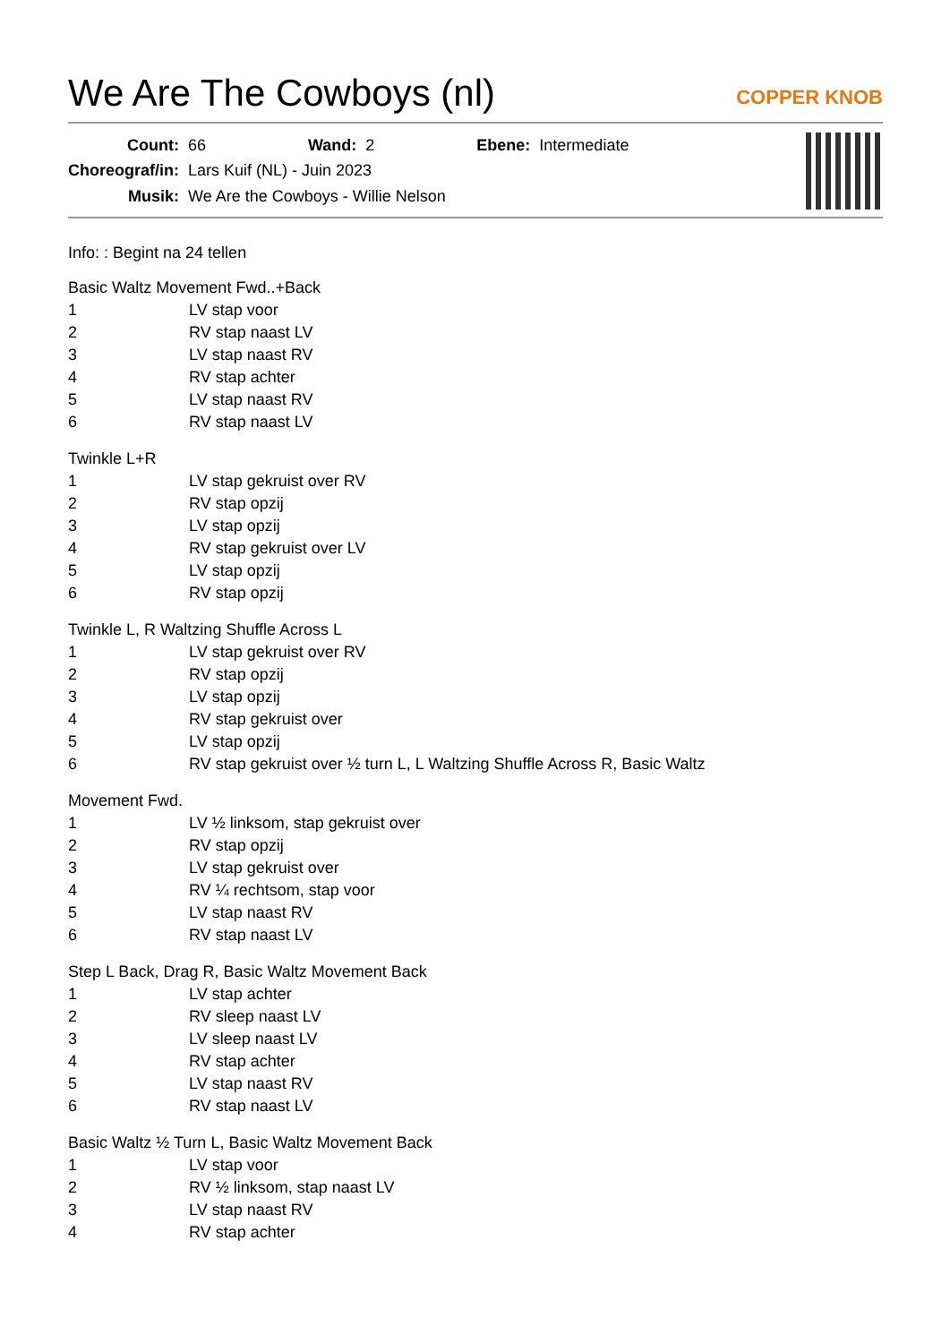We Are The Cowboys (nl)
COPPER KNOB
| Count: | 66 | Wand: | 2 | Ebene: | Intermediate |
| Choreograf/in: | Lars Kuif (NL) - Juin 2023 | | | | |
| Musik: | We Are the Cowboys - Willie Nelson | | | | |
Info: : Begint na 24 tellen
Basic Waltz Movement Fwd..+Back
| 1 | LV stap voor |
| 2 | RV stap naast LV |
| 3 | LV stap naast RV |
| 4 | RV stap achter |
| 5 | LV stap naast RV |
| 6 | RV stap naast LV |
Twinkle L+R
| 1 | LV stap gekruist over RV |
| 2 | RV stap opzij |
| 3 | LV stap opzij |
| 4 | RV stap gekruist over LV |
| 5 | LV stap opzij |
| 6 | RV stap opzij |
Twinkle L, R Waltzing Shuffle Across L
| 1 | LV stap gekruist over RV |
| 2 | RV stap opzij |
| 3 | LV stap opzij |
| 4 | RV stap gekruist over |
| 5 | LV stap opzij |
| 6 | RV stap gekruist over ½ turn L, L Waltzing Shuffle Across R, Basic Waltz |
Movement Fwd.
| 1 | LV ½ linksom, stap gekruist over |
| 2 | RV stap opzij |
| 3 | LV stap gekruist over |
| 4 | RV ¼ rechtsom, stap voor |
| 5 | LV stap naast RV |
| 6 | RV stap naast LV |
Step L Back, Drag R, Basic Waltz Movement Back
| 1 | LV stap achter |
| 2 | RV sleep naast LV |
| 3 | LV sleep naast LV |
| 4 | RV stap achter |
| 5 | LV stap naast RV |
| 6 | RV stap naast LV |
Basic Waltz ½ Turn L, Basic Waltz Movement Back
| 1 | LV stap voor |
| 2 | RV ½ linksom, stap naast LV |
| 3 | LV stap naast RV |
| 4 | RV stap achter |